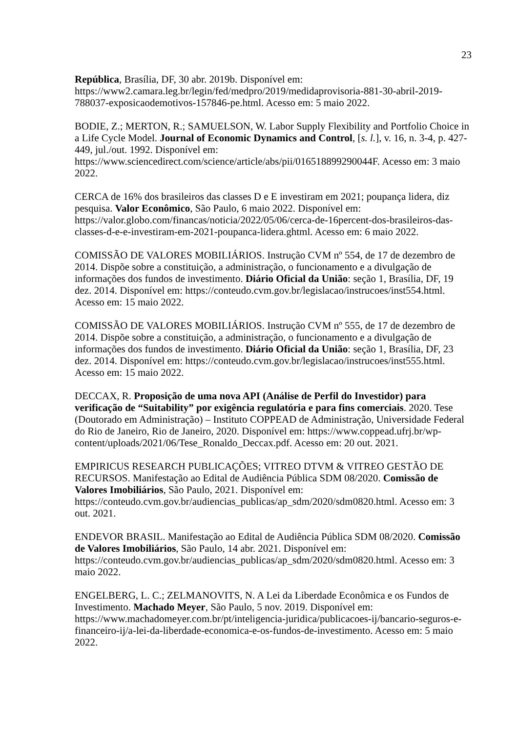23
República, Brasília, DF, 30 abr. 2019b. Disponível em: https://www2.camara.leg.br/legin/fed/medpro/2019/medidaprovisoria-881-30-abril-2019-788037-exposicaodemotivos-157846-pe.html. Acesso em: 5 maio 2022.
BODIE, Z.; MERTON, R.; SAMUELSON, W. Labor Supply Flexibility and Portfolio Choice in a Life Cycle Model. Journal of Economic Dynamics and Control, [s. l.], v. 16, n. 3-4, p. 427-449, jul./out. 1992. Disponível em: https://www.sciencedirect.com/science/article/abs/pii/016518899290044F. Acesso em: 3 maio 2022.
CERCA de 16% dos brasileiros das classes D e E investiram em 2021; poupança lidera, diz pesquisa. Valor Econômico, São Paulo, 6 maio 2022. Disponível em: https://valor.globo.com/financas/noticia/2022/05/06/cerca-de-16percent-dos-brasileiros-das-classes-d-e-e-investiram-em-2021-poupanca-lidera.ghtml. Acesso em: 6 maio 2022.
COMISSÃO DE VALORES MOBILIÁRIOS. Instrução CVM nº 554, de 17 de dezembro de 2014. Dispõe sobre a constituição, a administração, o funcionamento e a divulgação de informações dos fundos de investimento. Diário Oficial da União: seção 1, Brasília, DF, 19 dez. 2014. Disponível em: https://conteudo.cvm.gov.br/legislacao/instrucoes/inst554.html. Acesso em: 15 maio 2022.
COMISSÃO DE VALORES MOBILIÁRIOS. Instrução CVM nº 555, de 17 de dezembro de 2014. Dispõe sobre a constituição, a administração, o funcionamento e a divulgação de informações dos fundos de investimento. Diário Oficial da União: seção 1, Brasília, DF, 23 dez. 2014. Disponível em: https://conteudo.cvm.gov.br/legislacao/instrucoes/inst555.html. Acesso em: 15 maio 2022.
DECCAX, R. Proposição de uma nova API (Análise de Perfil do Investidor) para verificação de “Suitability” por exigência regulatória e para fins comerciais. 2020. Tese (Doutorado em Administração) – Instituto COPPEAD de Administração, Universidade Federal do Rio de Janeiro, Rio de Janeiro, 2020. Disponível em: https://www.coppead.ufrj.br/wp-content/uploads/2021/06/Tese_Ronaldo_Deccax.pdf. Acesso em: 20 out. 2021.
EMPIRICUS RESEARCH PUBLICAÇÕES; VITREO DTVM & VITREO GESTÃO DE RECURSOS. Manifestação ao Edital de Audiência Pública SDM 08/2020. Comissão de Valores Imobiliários, São Paulo, 2021. Disponível em: https://conteudo.cvm.gov.br/audiencias_publicas/ap_sdm/2020/sdm0820.html. Acesso em: 3 out. 2021.
ENDEVOR BRASIL. Manifestação ao Edital de Audiência Pública SDM 08/2020. Comissão de Valores Imobiliários, São Paulo, 14 abr. 2021. Disponível em: https://conteudo.cvm.gov.br/audiencias_publicas/ap_sdm/2020/sdm0820.html. Acesso em: 3 maio 2022.
ENGELBERG, L. C.; ZELMANOVITS, N. A Lei da Liberdade Econômica e os Fundos de Investimento. Machado Meyer, São Paulo, 5 nov. 2019. Disponível em: https://www.machadomeyer.com.br/pt/inteligencia-juridica/publicacoes-ij/bancario-seguros-e-financeiro-ij/a-lei-da-liberdade-economica-e-os-fundos-de-investimento. Acesso em: 5 maio 2022.